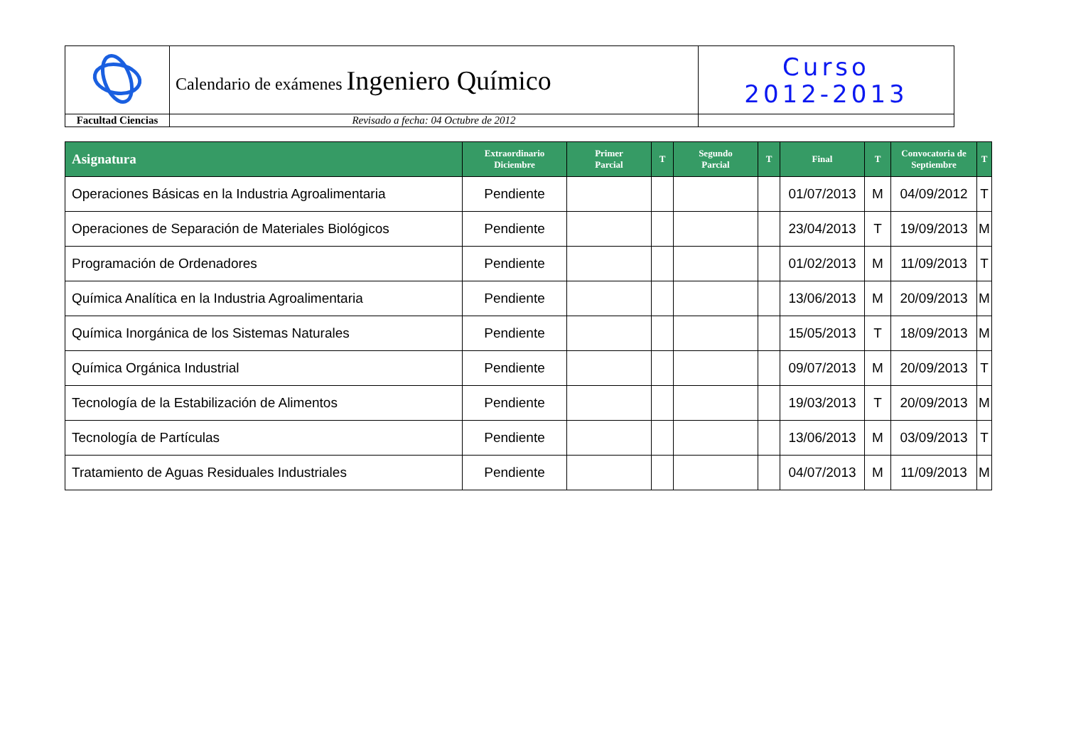| | Calendario de exámenes Ingeniero Químico | Curso 2012-2013 |
| Facultad Ciencias | Revisado a fecha: 04 Octubre de 2012 | |
| Asignatura | Extraordinario Diciembre | Primer Parcial | T | Segundo Parcial | T | Final | T | Convocatoria de Septiembre | T |
| --- | --- | --- | --- | --- | --- | --- | --- | --- | --- |
| Operaciones Básicas en la Industria Agroalimentaria | Pendiente | | | | | 01/07/2013 | M | 04/09/2012 | T |
| Operaciones de Separación de Materiales Biológicos | Pendiente | | | | | 23/04/2013 | T | 19/09/2013 | M |
| Programación de Ordenadores | Pendiente | | | | | 01/02/2013 | M | 11/09/2013 | T |
| Química Analítica en la Industria Agroalimentaria | Pendiente | | | | | 13/06/2013 | M | 20/09/2013 | M |
| Química Inorgánica de los Sistemas Naturales | Pendiente | | | | | 15/05/2013 | T | 18/09/2013 | M |
| Química Orgánica Industrial | Pendiente | | | | | 09/07/2013 | M | 20/09/2013 | T |
| Tecnología de la Estabilización de Alimentos | Pendiente | | | | | 19/03/2013 | T | 20/09/2013 | M |
| Tecnología de Partículas | Pendiente | | | | | 13/06/2013 | M | 03/09/2013 | T |
| Tratamiento de Aguas Residuales Industriales | Pendiente | | | | | 04/07/2013 | M | 11/09/2013 | M |